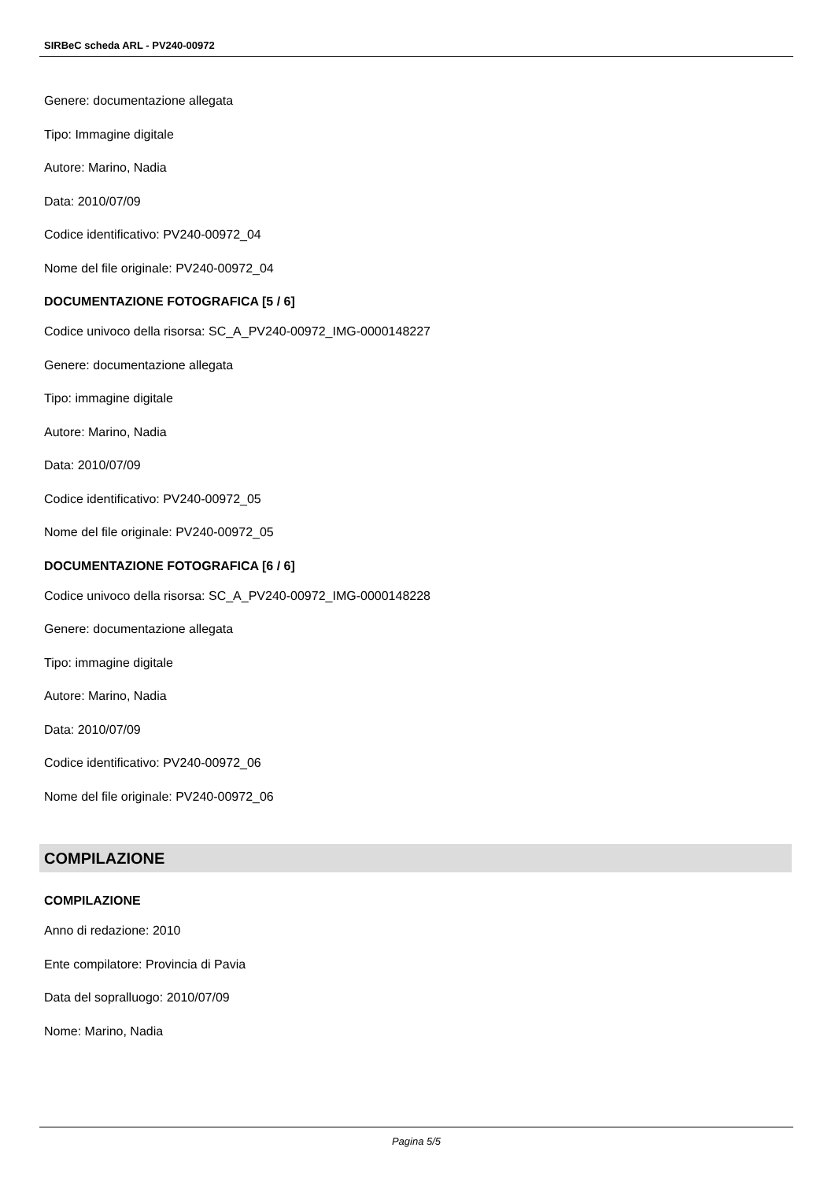SIRBeC scheda ARL - PV240-00972
Genere: documentazione allegata
Tipo: Immagine digitale
Autore: Marino, Nadia
Data: 2010/07/09
Codice identificativo: PV240-00972_04
Nome del file originale: PV240-00972_04
DOCUMENTAZIONE FOTOGRAFICA [5 / 6]
Codice univoco della risorsa: SC_A_PV240-00972_IMG-0000148227
Genere: documentazione allegata
Tipo: immagine digitale
Autore: Marino, Nadia
Data: 2010/07/09
Codice identificativo: PV240-00972_05
Nome del file originale: PV240-00972_05
DOCUMENTAZIONE FOTOGRAFICA [6 / 6]
Codice univoco della risorsa: SC_A_PV240-00972_IMG-0000148228
Genere: documentazione allegata
Tipo: immagine digitale
Autore: Marino, Nadia
Data: 2010/07/09
Codice identificativo: PV240-00972_06
Nome del file originale: PV240-00972_06
COMPILAZIONE
COMPILAZIONE
Anno di redazione: 2010
Ente compilatore: Provincia di Pavia
Data del sopralluogo: 2010/07/09
Nome: Marino, Nadia
Pagina 5/5